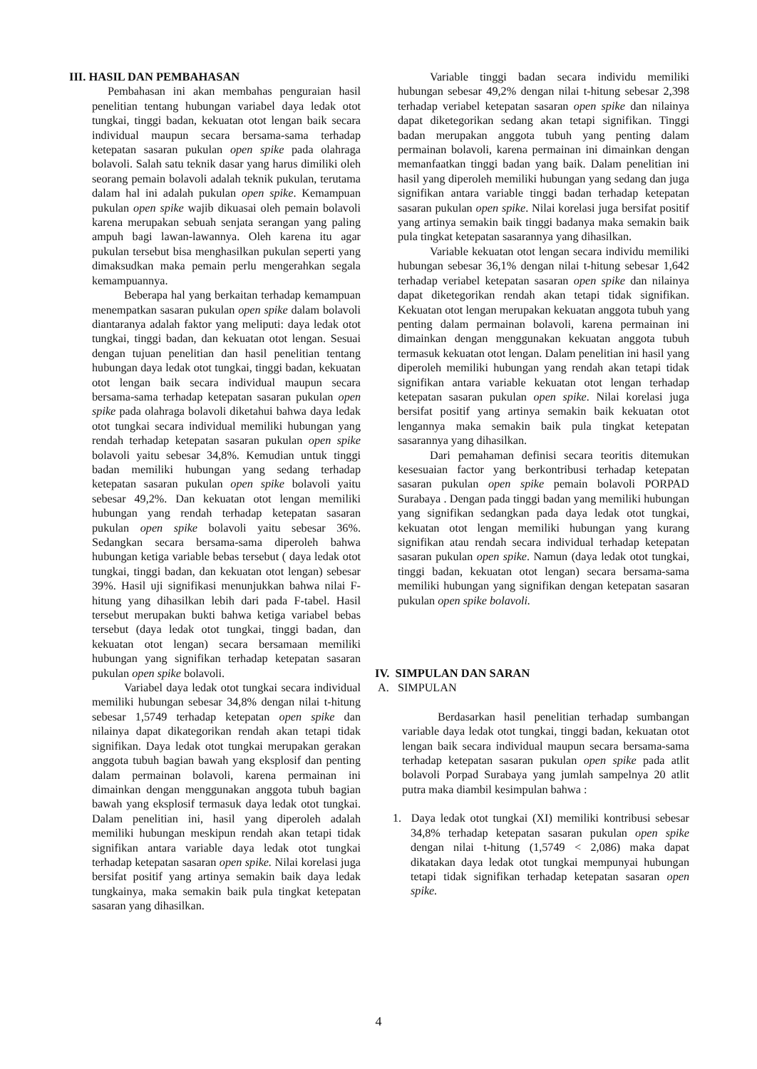III. HASIL DAN PEMBAHASAN
Pembahasan ini akan membahas penguraian hasil penelitian tentang hubungan variabel daya ledak otot tungkai, tinggi badan, kekuatan otot lengan baik secara individual maupun secara bersama-sama terhadap ketepatan sasaran pukulan open spike pada olahraga bolavoli. Salah satu teknik dasar yang harus dimiliki oleh seorang pemain bolavoli adalah teknik pukulan, terutama dalam hal ini adalah pukulan open spike. Kemampuan pukulan open spike wajib dikuasai oleh pemain bolavoli karena merupakan sebuah senjata serangan yang paling ampuh bagi lawan-lawannya. Oleh karena itu agar pukulan tersebut bisa menghasilkan pukulan seperti yang dimaksudkan maka pemain perlu mengerahkan segala kemampuannya.
Beberapa hal yang berkaitan terhadap kemampuan menempatkan sasaran pukulan open spike dalam bolavoli diantaranya adalah faktor yang meliputi: daya ledak otot tungkai, tinggi badan, dan kekuatan otot lengan. Sesuai dengan tujuan penelitian dan hasil penelitian tentang hubungan daya ledak otot tungkai, tinggi badan, kekuatan otot lengan baik secara individual maupun secara bersama-sama terhadap ketepatan sasaran pukulan open spike pada olahraga bolavoli diketahui bahwa daya ledak otot tungkai secara individual memiliki hubungan yang rendah terhadap ketepatan sasaran pukulan open spike bolavoli yaitu sebesar 34,8%. Kemudian untuk tinggi badan memiliki hubungan yang sedang terhadap ketepatan sasaran pukulan open spike bolavoli yaitu sebesar 49,2%. Dan kekuatan otot lengan memiliki hubungan yang rendah terhadap ketepatan sasaran pukulan open spike bolavoli yaitu sebesar 36%. Sedangkan secara bersama-sama diperoleh bahwa hubungan ketiga variable bebas tersebut ( daya ledak otot tungkai, tinggi badan, dan kekuatan otot lengan) sebesar 39%. Hasil uji signifikasi menunjukkan bahwa nilai F-hitung yang dihasilkan lebih dari pada F-tabel. Hasil tersebut merupakan bukti bahwa ketiga variabel bebas tersebut (daya ledak otot tungkai, tinggi badan, dan kekuatan otot lengan) secara bersamaan memiliki hubungan yang signifikan terhadap ketepatan sasaran pukulan open spike bolavoli.
Variabel daya ledak otot tungkai secara individual memiliki hubungan sebesar 34,8% dengan nilai t-hitung sebesar 1,5749 terhadap ketepatan open spike dan nilainya dapat dikategorikan rendah akan tetapi tidak signifikan. Daya ledak otot tungkai merupakan gerakan anggota tubuh bagian bawah yang eksplosif dan penting dalam permainan bolavoli, karena permainan ini dimainkan dengan menggunakan anggota tubuh bagian bawah yang eksplosif termasuk daya ledak otot tungkai. Dalam penelitian ini, hasil yang diperoleh adalah memiliki hubungan meskipun rendah akan tetapi tidak signifikan antara variable daya ledak otot tungkai terhadap ketepatan sasaran open spike. Nilai korelasi juga bersifat positif yang artinya semakin baik daya ledak tungkainya, maka semakin baik pula tingkat ketepatan sasaran yang dihasilkan.
Variable tinggi badan secara individu memiliki hubungan sebesar 49,2% dengan nilai t-hitung sebesar 2,398 terhadap veriabel ketepatan sasaran open spike dan nilainya dapat diketegorikan sedang akan tetapi signifikan. Tinggi badan merupakan anggota tubuh yang penting dalam permainan bolavoli, karena permainan ini dimainkan dengan memanfaatkan tinggi badan yang baik. Dalam penelitian ini hasil yang diperoleh memiliki hubungan yang sedang dan juga signifikan antara variable tinggi badan terhadap ketepatan sasaran pukulan open spike. Nilai korelasi juga bersifat positif yang artinya semakin baik tinggi badanya maka semakin baik pula tingkat ketepatan sasarannya yang dihasilkan.
Variable kekuatan otot lengan secara individu memiliki hubungan sebesar 36,1% dengan nilai t-hitung sebesar 1,642 terhadap veriabel ketepatan sasaran open spike dan nilainya dapat diketegorikan rendah akan tetapi tidak signifikan. Kekuatan otot lengan merupakan kekuatan anggota tubuh yang penting dalam permainan bolavoli, karena permainan ini dimainkan dengan menggunakan kekuatan anggota tubuh termasuk kekuatan otot lengan. Dalam penelitian ini hasil yang diperoleh memiliki hubungan yang rendah akan tetapi tidak signifikan antara variable kekuatan otot lengan terhadap ketepatan sasaran pukulan open spike. Nilai korelasi juga bersifat positif yang artinya semakin baik kekuatan otot lengannya maka semakin baik pula tingkat ketepatan sasarannya yang dihasilkan.
Dari pemahaman definisi secara teoritis ditemukan kesesuaian factor yang berkontribusi terhadap ketepatan sasaran pukulan open spike pemain bolavoli PORPAD Surabaya . Dengan pada tinggi badan yang memiliki hubungan yang signifikan sedangkan pada daya ledak otot tungkai, kekuatan otot lengan memiliki hubungan yang kurang signifikan atau rendah secara individual terhadap ketepatan sasaran pukulan open spike. Namun (daya ledak otot tungkai, tinggi badan, kekuatan otot lengan) secara bersama-sama memiliki hubungan yang signifikan dengan ketepatan sasaran pukulan open spike bolavoli.
IV. SIMPULAN DAN SARAN
A. SIMPULAN
Berdasarkan hasil penelitian terhadap sumbangan variable daya ledak otot tungkai, tinggi badan, kekuatan otot lengan baik secara individual maupun secara bersama-sama terhadap ketepatan sasaran pukulan open spike pada atlit bolavoli Porpad Surabaya yang jumlah sampelnya 20 atlit putra maka diambil kesimpulan bahwa :
1. Daya ledak otot tungkai (XI) memiliki kontribusi sebesar 34,8% terhadap ketepatan sasaran pukulan open spike dengan nilai t-hitung (1,5749 < 2,086) maka dapat dikatakan daya ledak otot tungkai mempunyai hubungan tetapi tidak signifikan terhadap ketepatan sasaran open spike.
4